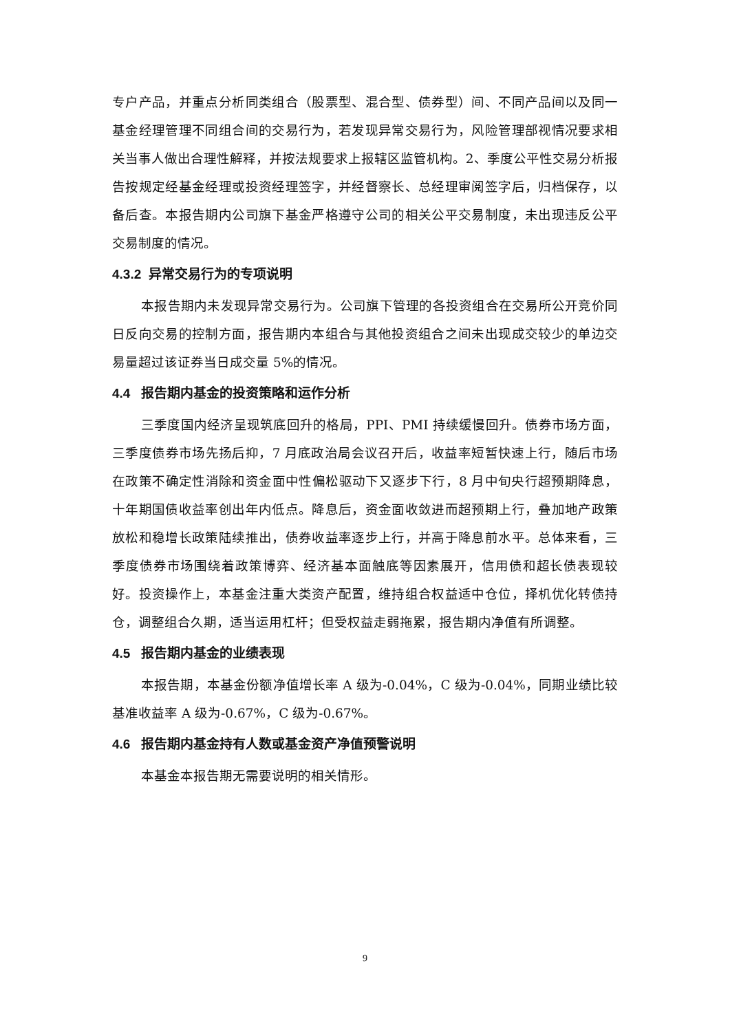专户产品，并重点分析同类组合（股票型、混合型、债券型）间、不同产品间以及同一基金经理管理不同组合间的交易行为，若发现异常交易行为，风险管理部视情况要求相关当事人做出合理性解释，并按法规要求上报辖区监管机构。2、季度公平性交易分析报告按规定经基金经理或投资经理签字，并经督察长、总经理审阅签字后，归档保存，以备后查。本报告期内公司旗下基金严格遵守公司的相关公平交易制度，未出现违反公平交易制度的情况。
4.3.2 异常交易行为的专项说明
本报告期内未发现异常交易行为。公司旗下管理的各投资组合在交易所公开竞价同日反向交易的控制方面，报告期内本组合与其他投资组合之间未出现成交较少的单边交易量超过该证券当日成交量 5%的情况。
4.4 报告期内基金的投资策略和运作分析
三季度国内经济呈现筑底回升的格局，PPI、PMI 持续缓慢回升。债券市场方面，三季度债券市场先扬后抑，7 月底政治局会议召开后，收益率短暂快速上行，随后市场在政策不确定性消除和资金面中性偏松驱动下又逐步下行，8 月中旬央行超预期降息，十年期国债收益率创出年内低点。降息后，资金面收敛进而超预期上行，叠加地产政策放松和稳增长政策陆续推出，债券收益率逐步上行，并高于降息前水平。总体来看，三季度债券市场围绕着政策博弈、经济基本面触底等因素展开，信用债和超长债表现较好。投资操作上，本基金注重大类资产配置，维持组合权益适中仓位，择机优化转债持仓，调整组合久期，适当运用杠杆；但受权益走弱拖累，报告期内净值有所调整。
4.5 报告期内基金的业绩表现
本报告期，本基金份额净值增长率 A 级为-0.04%，C 级为-0.04%，同期业绩比较基准收益率 A 级为-0.67%，C 级为-0.67%。
4.6 报告期内基金持有人数或基金资产净值预警说明
本基金本报告期无需要说明的相关情形。
9